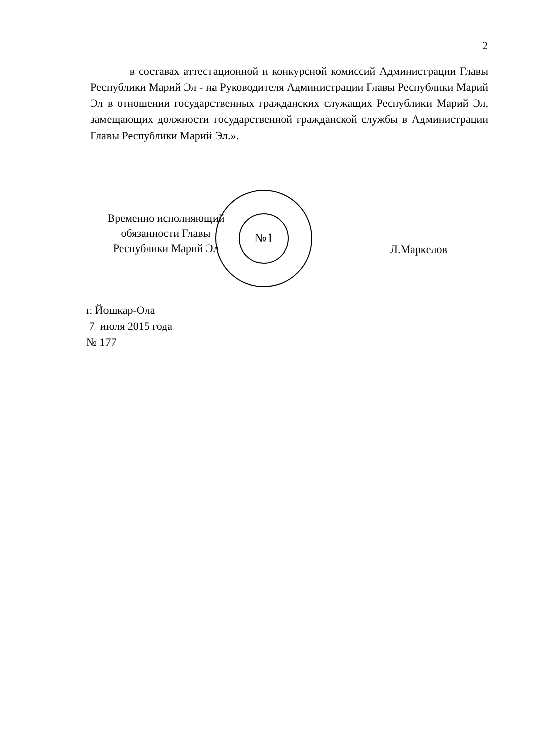2
в составах аттестационной и конкурсной комиссий Администрации Главы Республики Марий Эл - на Руководителя Администрации Главы Республики Марий Эл в отношении государственных гражданских служащих Республики Марий Эл, замещающих должности государственной гражданской службы в Администрации Главы Республики Марий Эл.».
№1
Временно исполняющий
обязанности Главы
Республики Марий Эл
Л.Маркелов
г. Йошкар-Ола
7 июля 2015 года
№ 177